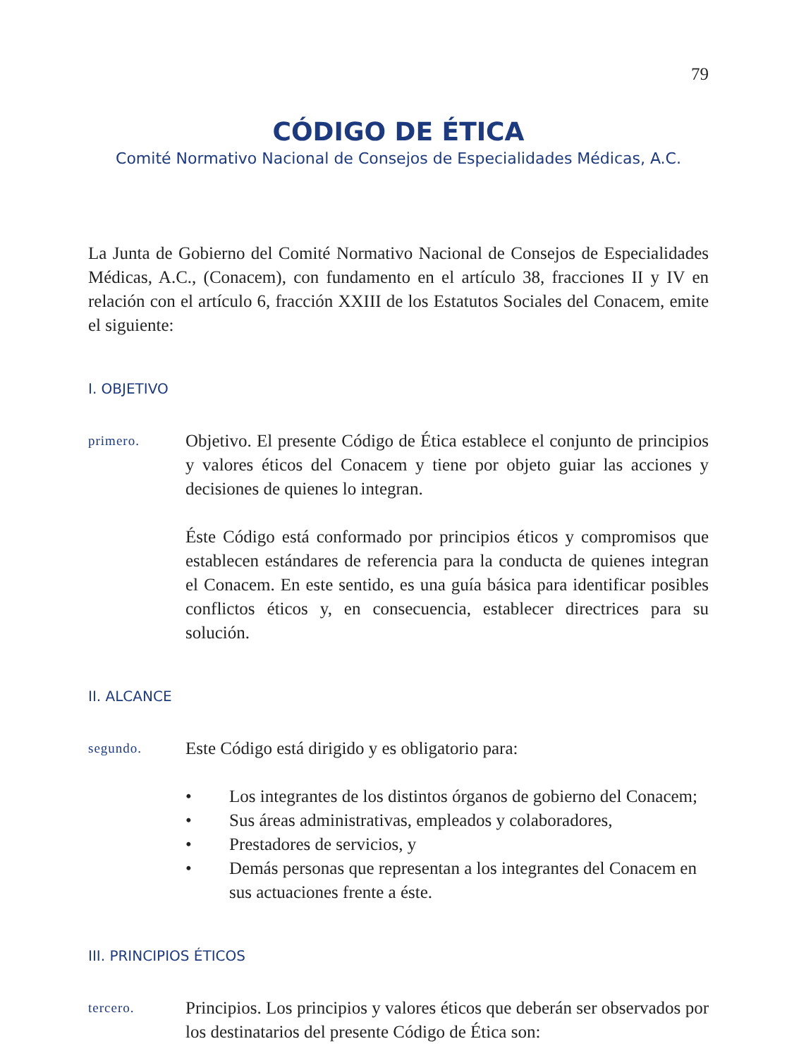79
CÓDIGO DE ÉTICA
Comité Normativo Nacional de Consejos de Especialidades Médicas, A.C.
La Junta de Gobierno del Comité Normativo Nacional de Consejos de Especialidades Médicas, A.C., (Conacem), con fundamento en el artículo 38, fracciones II y IV en relación con el artículo 6, fracción XXIII de los Estatutos Sociales del Conacem, emite el siguiente:
I. OBJETIVO
primero.
Objetivo. El presente Código de Ética establece el conjunto de principios y valores éticos del Conacem y tiene por objeto guiar las acciones y decisiones de quienes lo integran.
Éste Código está conformado por principios éticos y compromisos que establecen estándares de referencia para la conducta de quienes integran el Conacem. En este sentido, es una guía básica para identificar posibles conflictos éticos y, en consecuencia, establecer directrices para su solución.
II. ALCANCE
segundo.
Este Código está dirigido y es obligatorio para:
• Los integrantes de los distintos órganos de gobierno del Conacem;
• Sus áreas administrativas, empleados y colaboradores,
• Prestadores de servicios, y
• Demás personas que representan a los integrantes del Conacem en sus actuaciones frente a éste.
III. PRINCIPIOS ÉTICOS
tercero.
Principios. Los principios y valores éticos que deberán ser observados por los destinatarios del presente Código de Ética son: